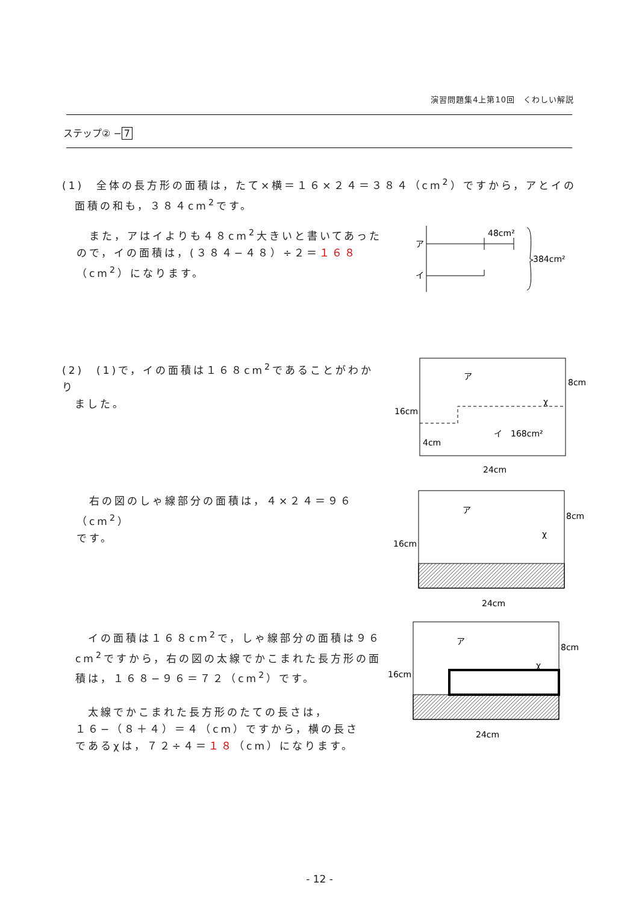演習問題集4上第10回　くわしい解説
ステップ② − 7
(1)　全体の長方形の面積は，たて×横＝１６×２４＝３８４（cm<sup>2</sup>）ですから，アとイの
　面積の和も，３８４cm<sup>2</sup>です。
　また，アはイよりも４８cm<sup>2</sup>大きいと書いてあった
ので，イの面積は，(３８４−４８）÷２＝１６８
（cm<sup>2</sup>）になります。
ア
イ
48cm²
384cm²
(2)　(1)で，イの面積は１６８cm<sup>2</sup>であることがわかり
　ました。
ア
イ　168cm²
χ
8cm
16cm
4cm
24cm
　右の図のしゃ線部分の面積は，４×２４＝９６（cm<sup>2</sup>）
です。
ア
χ
8cm
16cm
24cm
　イの面積は１６８cm<sup>2</sup>で，しゃ線部分の面積は９６
cm<sup>2</sup>ですから，右の図の太線でかこまれた長方形の面
積は，１６８−９６＝７２（cm<sup>2</sup>）です。
　太線でかこまれた長方形のたての長さは，
１６−（８＋４）＝４（cm）ですから，横の長さ
であるχは，７２÷４＝１８（cm）になります。
ア
χ
8cm
16cm
24cm
- 12 -